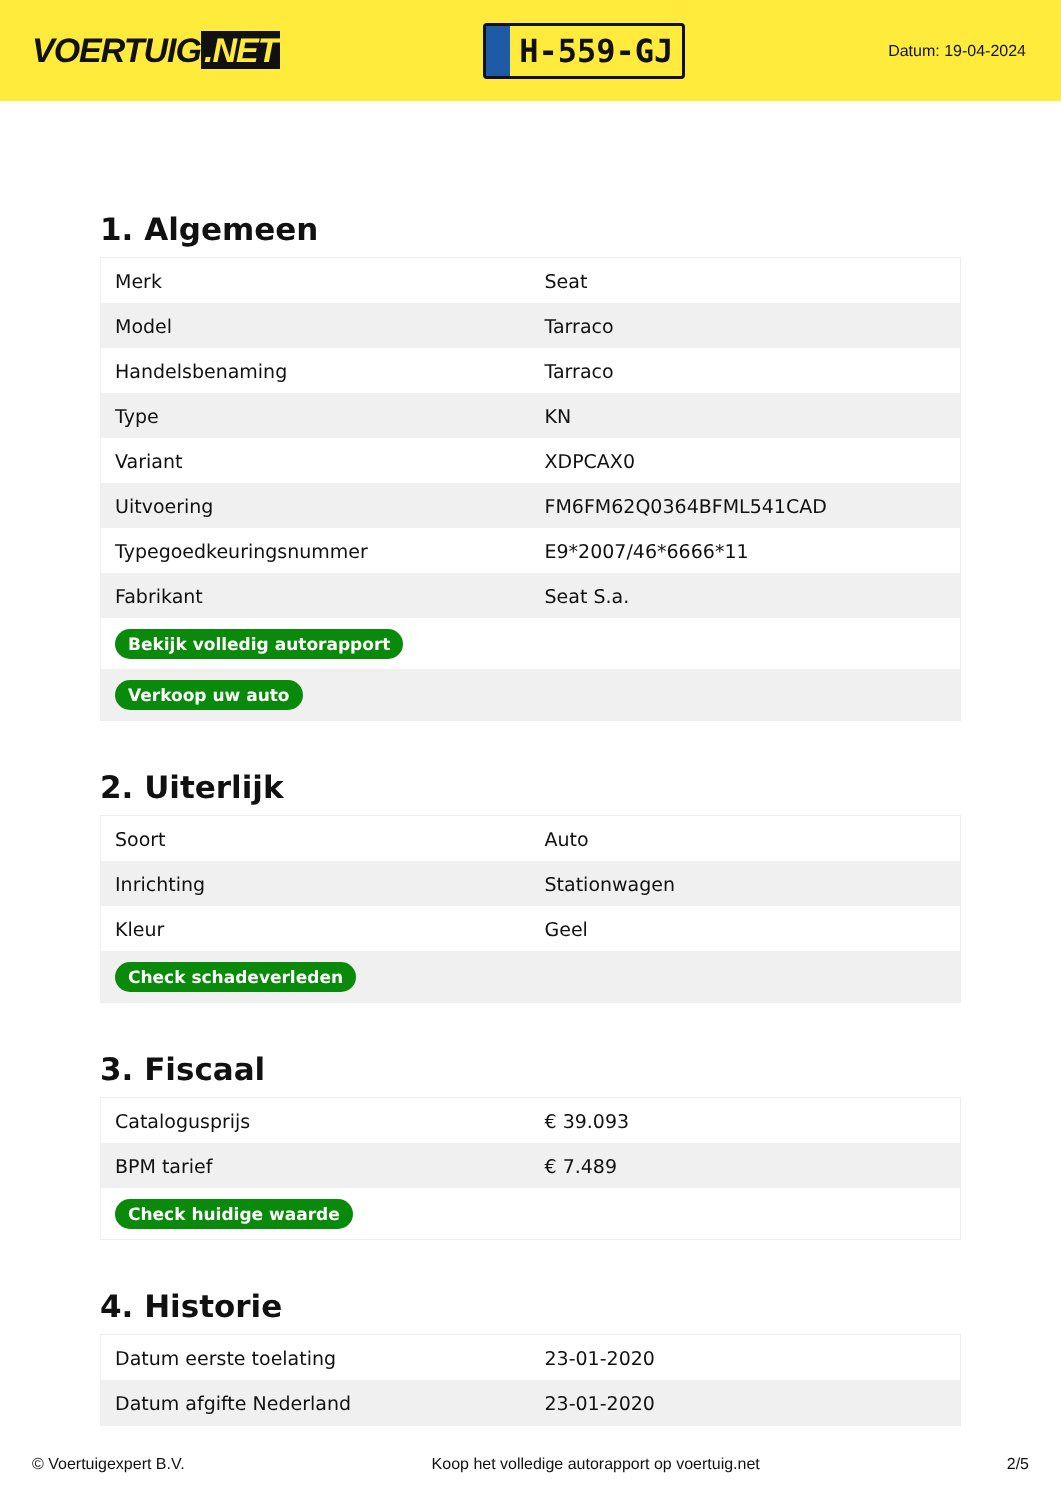VOERTUIG.NET
H-559-GJ
Datum: 19-04-2024
1. Algemeen
| Merk | Seat |
| Model | Tarraco |
| Handelsbenaming | Tarraco |
| Type | KN |
| Variant | XDPCAX0 |
| Uitvoering | FM6FM62Q0364BFML541CAD |
| Typegoedkeuringsnummer | E9*2007/46*6666*11 |
| Fabrikant | Seat S.a. |
| Bekijk volledig autorapport | |
| Verkoop uw auto | |
2. Uiterlijk
| Soort | Auto |
| Inrichting | Stationwagen |
| Kleur | Geel |
| Check schadeverleden | |
3. Fiscaal
| Catalogusprijs | € 39.093 |
| BPM tarief | € 7.489 |
| Check huidige waarde | |
4. Historie
| Datum eerste toelating | 23-01-2020 |
| Datum afgifte Nederland | 23-01-2020 |
© Voertuigexpert B.V. Koop het volledige autorapport op voertuig.net 2/5